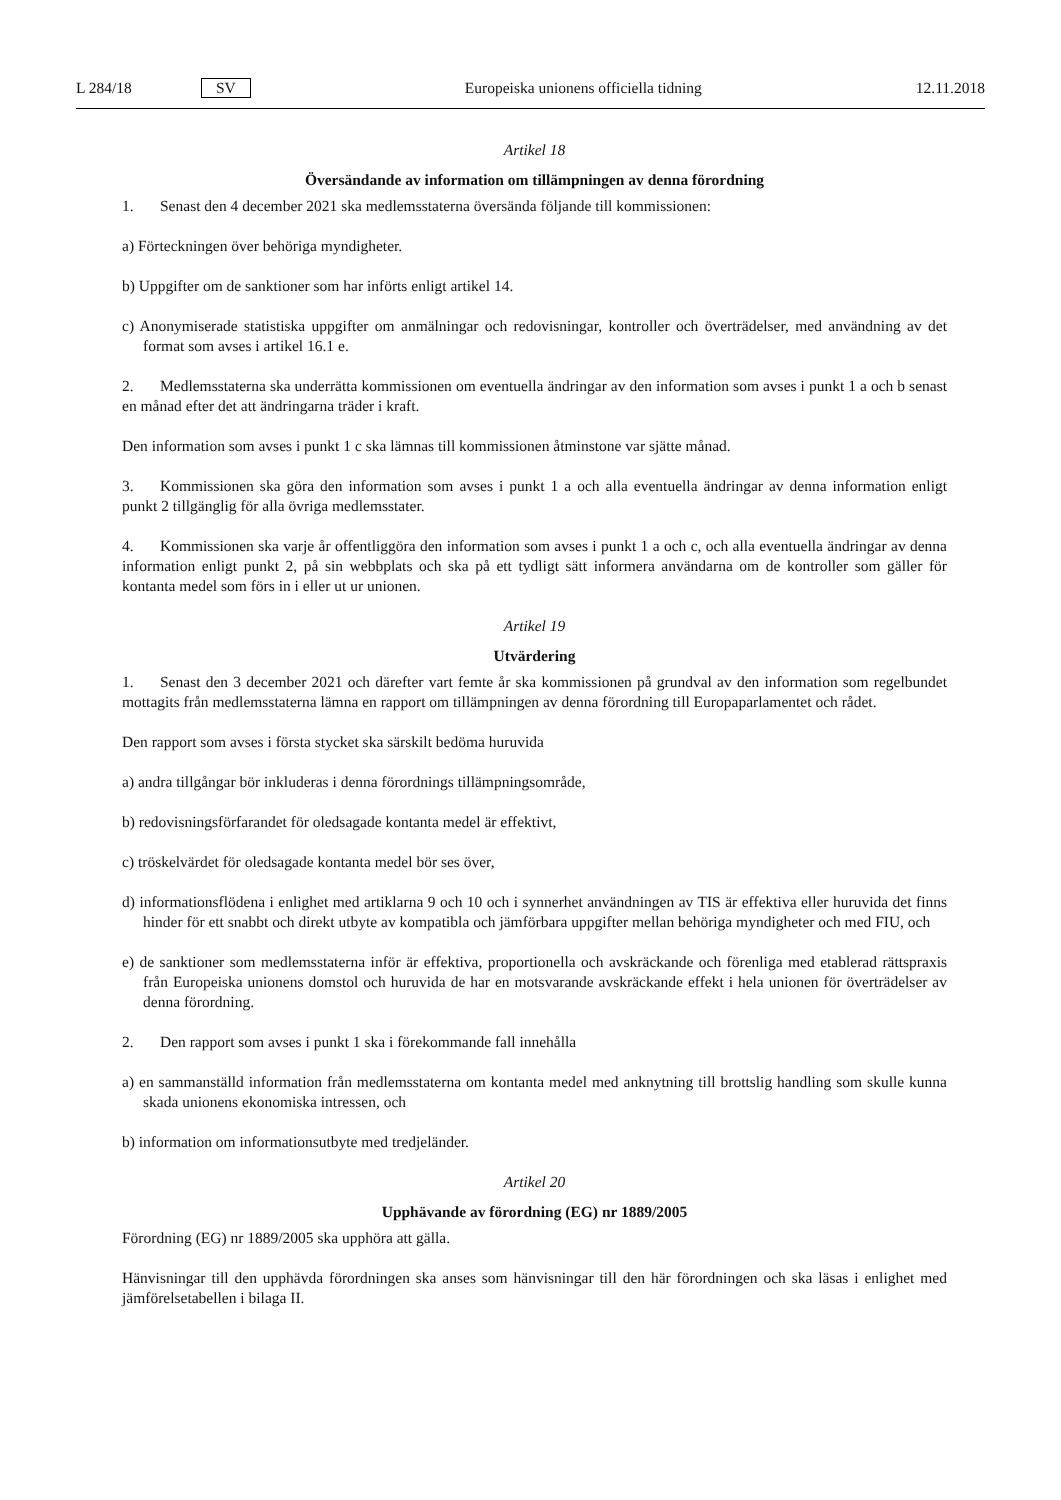L 284/18 SV Europeiska unionens officiella tidning 12.11.2018
Artikel 18
Översändande av information om tillämpningen av denna förordning
1. Senast den 4 december 2021 ska medlemsstaterna översända följande till kommissionen:
a) Förteckningen över behöriga myndigheter.
b) Uppgifter om de sanktioner som har införts enligt artikel 14.
c) Anonymiserade statistiska uppgifter om anmälningar och redovisningar, kontroller och överträdelser, med användning av det format som avses i artikel 16.1 e.
2. Medlemsstaterna ska underrätta kommissionen om eventuella ändringar av den information som avses i punkt 1 a och b senast en månad efter det att ändringarna träder i kraft.
Den information som avses i punkt 1 c ska lämnas till kommissionen åtminstone var sjätte månad.
3. Kommissionen ska göra den information som avses i punkt 1 a och alla eventuella ändringar av denna information enligt punkt 2 tillgänglig för alla övriga medlemsstater.
4. Kommissionen ska varje år offentliggöra den information som avses i punkt 1 a och c, och alla eventuella ändringar av denna information enligt punkt 2, på sin webbplats och ska på ett tydligt sätt informera användarna om de kontroller som gäller för kontanta medel som förs in i eller ut ur unionen.
Artikel 19
Utvärdering
1. Senast den 3 december 2021 och därefter vart femte år ska kommissionen på grundval av den information som regelbundet mottagits från medlemsstaterna lämna en rapport om tillämpningen av denna förordning till Europaparlamentet och rådet.
Den rapport som avses i första stycket ska särskilt bedöma huruvida
a) andra tillgångar bör inkluderas i denna förordnings tillämpningsområde,
b) redovisningsförfarandet för oledsagade kontanta medel är effektivt,
c) tröskelvärdet för oledsagade kontanta medel bör ses över,
d) informationsflödena i enlighet med artiklarna 9 och 10 och i synnerhet användningen av TIS är effektiva eller huruvida det finns hinder för ett snabbt och direkt utbyte av kompatibla och jämförbara uppgifter mellan behöriga myndigheter och med FIU, och
e) de sanktioner som medlemsstaterna inför är effektiva, proportionella och avskräckande och förenliga med etablerad rättspraxis från Europeiska unionens domstol och huruvida de har en motsvarande avskräckande effekt i hela unionen för överträdelser av denna förordning.
2. Den rapport som avses i punkt 1 ska i förekommande fall innehålla
a) en sammanställd information från medlemsstaterna om kontanta medel med anknytning till brottslig handling som skulle kunna skada unionens ekonomiska intressen, och
b) information om informationsutbyte med tredjeländer.
Artikel 20
Upphävande av förordning (EG) nr 1889/2005
Förordning (EG) nr 1889/2005 ska upphöra att gälla.
Hänvisningar till den upphävda förordningen ska anses som hänvisningar till den här förordningen och ska läsas i enlighet med jämförelsetabellen i bilaga II.